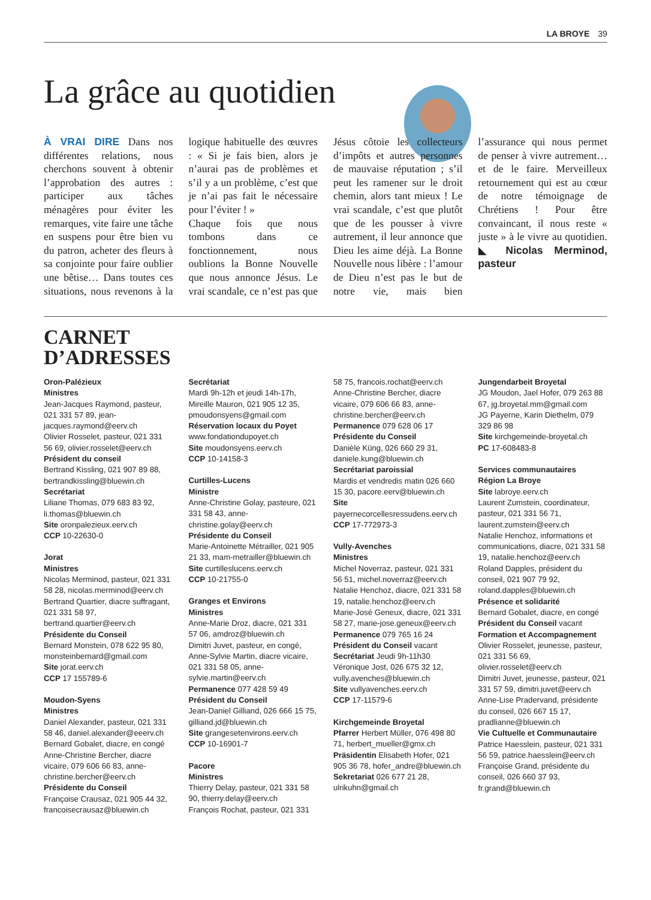LA BROYE 39
La grâce au quotidien
À VRAI DIRE Dans nos différentes relations, nous cherchons souvent à obtenir l’approbation des autres : participer aux tâches ménagères pour éviter les remarques, vite faire une tâche en suspens pour être bien vu du patron, acheter des fleurs à sa conjointe pour faire oublier une bêtise… Dans toutes ces situations, nous revenons à la logique habituelle des œuvres : « Si je fais bien, alors je n’aurai pas de problèmes et s’il y a un problème, c’est que je n’ai pas fait le nécessaire pour l’éviter ! »
Chaque fois que nous tombons dans ce fonctionnement, nous oublions la Bonne Nouvelle que nous annonce Jésus. Le vrai scandale, ce n’est pas que Jésus côtoie les collecteurs d’impôts et autres personnes de mauvaise réputation ; s’il peut les ramener sur le droit chemin, alors tant mieux ! Le vrai scandale, c’est que plutôt que de les pousser à vivre autrement, il leur annonce que Dieu les aime déjà. La Bonne Nouvelle nous libère : l’amour de Dieu n’est pas le but de notre vie, mais bien l’assurance qui nous permet de penser à vivre autrement… et de le faire. Merveilleux retournement qui est au cœur de notre témoignage de Chrétiens ! Pour être convaincant, il nous reste « juste » à le vivre au quotidien. ◣ Nicolas Merminod, pasteur
CARNET
D’ADRESSES
Oron-Palézieux
Ministres
Jean-Jacques Raymond, pasteur, 021 331 57 89, jean-jacques.raymond@eerv.ch
Olivier Rosselet, pasteur, 021 331 56 69, olivier.rosselet@eerv.ch
Président du conseil
Bertrand Kissling, 021 907 89 88, bertrandkissling@bluewin.ch
Secrétariat
Liliane Thomas, 079 683 83 92, li.thomas@bluewin.ch
Site oronpalezieux.eerv.ch
CCP 10-22630-0
Jorat
Ministres
Nicolas Merminod, pasteur, 021 331 58 28, nicolas.merminod@eerv.ch
Bertrand Quartier, diacre suffragant, 021 331 58 97, bertrand.quartier@eerv.ch
Présidente du Conseil
Bernard Monstein, 078 622 95 80, monsteinbernard@gmail.com
Site jorat.eerv.ch
CCP 17 155789-6
Moudon-Syens
Ministres
Daniel Alexander, pasteur, 021 331 58 46, daniel.alexander@eeerv.ch
Bernard Gobalet, diacre, en congé
Anne-Christine Bercher, diacre vicaire, 079 606 66 83, anne-christine.bercher@eerv.ch
Présidente du Conseil
Françoise Crausaz, 021 905 44 32, francoisecrausaz@bluewin.ch
Secrétariat
Mardi 9h-12h et jeudi 14h-17h, Mireille Mauron, 021 905 12 35, pmoudonsyens@gmail.com
Réservation locaux du Poyet
www.fondationdupoyet.ch
Site moudonsyens.eerv.ch
CCP 10-14158-3
Curtilles-Lucens
Ministre
Anne-Christine Golay, pasteure, 021 331 58 43, anne-christine.golay@eerv.ch
Présidente du Conseil
Marie-Antoinette Métrailler, 021 905 21 33, mam-metrailler@bluewin.ch
Site curtilleslucens.eerv.ch
CCP 10-21755-0
Granges et Environs
Ministres
Anne-Marie Droz, diacre, 021 331 57 06, amdroz@bluewin.ch
Dimitri Juvet, pasteur, en congé,
Anne-Sylvie Martin, diacre vicaire, 021 331 58 05, anne-sylvie.martin@eerv.ch
Permanence 077 428 59 49
Président du Conseil
Jean-Daniel Gilliand, 026 666 15 75, gilliand.jd@bluewin.ch
Site grangesetenvirons.eerv.ch
CCP 10-16901-7
Pacore
Ministres
Thierry Delay, pasteur, 021 331 58 90, thierry.delay@eerv.ch
François Rochat, pasteur, 021 331 58 75, francois.rochat@eerv.ch
Anne-Christine Bercher, diacre vicaire, 079 606 66 83, anne-christine.bercher@eerv.ch
Permanence 079 628 06 17
Présidente du Conseil
Danièle Küng, 026 660 29 31, daniele.kung@bluewin.ch
Secrétariat paroissial
Mardis et vendredis matin 026 660 15 30, pacore.eerv@bluewin.ch
Site
payernecorcellesressudens.eerv.ch
CCP 17-772973-3
Vully-Avenches
Ministres
Michel Noverraz, pasteur, 021 331 56 51, michel.noverraz@eerv.ch
Natalie Henchoz, diacre, 021 331 58 19, natalie.henchoz@eerv.ch
Marie-José Geneux, diacre, 021 331 58 27, marie-jose.geneux@eerv.ch
Permanence 079 765 16 24
Président du Conseil vacant
Secrétariat Jeudi 9h-11h30 Véronique Jost, 026 675 32 12, vully.avenches@bluewin.ch
Site vullyavenches.eerv.ch
CCP 17-11579-6
Kirchgemeinde Broyetal
Pfarrer Herbert Müller, 076 498 80 71, herbert_mueller@gmx.ch
Präsidentin Elisabeth Hofer, 021 905 36 78, hofer_andre@bluewin.ch
Sekretariat 026 677 21 28, ulrikuhn@gmail.ch
Jungendarbeit Broyetal
JG Moudon, Jael Hofer, 079 263 88 67, jg.broyetal.mm@gmail.com
JG Payerne, Karin Diethelm, 079 329 86 98
Site kirchgemeinde-broyetal.ch
PC 17-608483-8
Services communautaires
Région La Broye
Site labroye.eerv.ch
Laurent Zumstein, coordinateur, pasteur, 021 331 56 71, laurent.zumstein@eerv.ch
Natalie Henchoz, informations et communications, diacre, 021 331 58 19, natalie.henchoz@eerv.ch
Roland Dapples, président du conseil, 021 907 79 92, roland.dapples@bluewin.ch
Présence et solidarité
Bernard Gobalet, diacre, en congé
Président du Conseil vacant
Formation et Accompagnement
Olivier Rosselet, jeunesse, pasteur, 021 331 56 69, olivier.rosselet@eerv.ch
Dimitri Juvet, jeunesse, pasteur, 021 331 57 59, dimitri.juvet@eerv.ch
Anne-Lise Pradervand, présidente du conseil, 026 667 15 17, pradlianne@bluewin.ch
Vie Cultuelle et Communautaire
Patrice Haesslein, pasteur, 021 331 56 59, patrice.haesslein@eerv.ch
Françoise Grand, présidente du conseil, 026 660 37 93, fr.grand@bluewin.ch